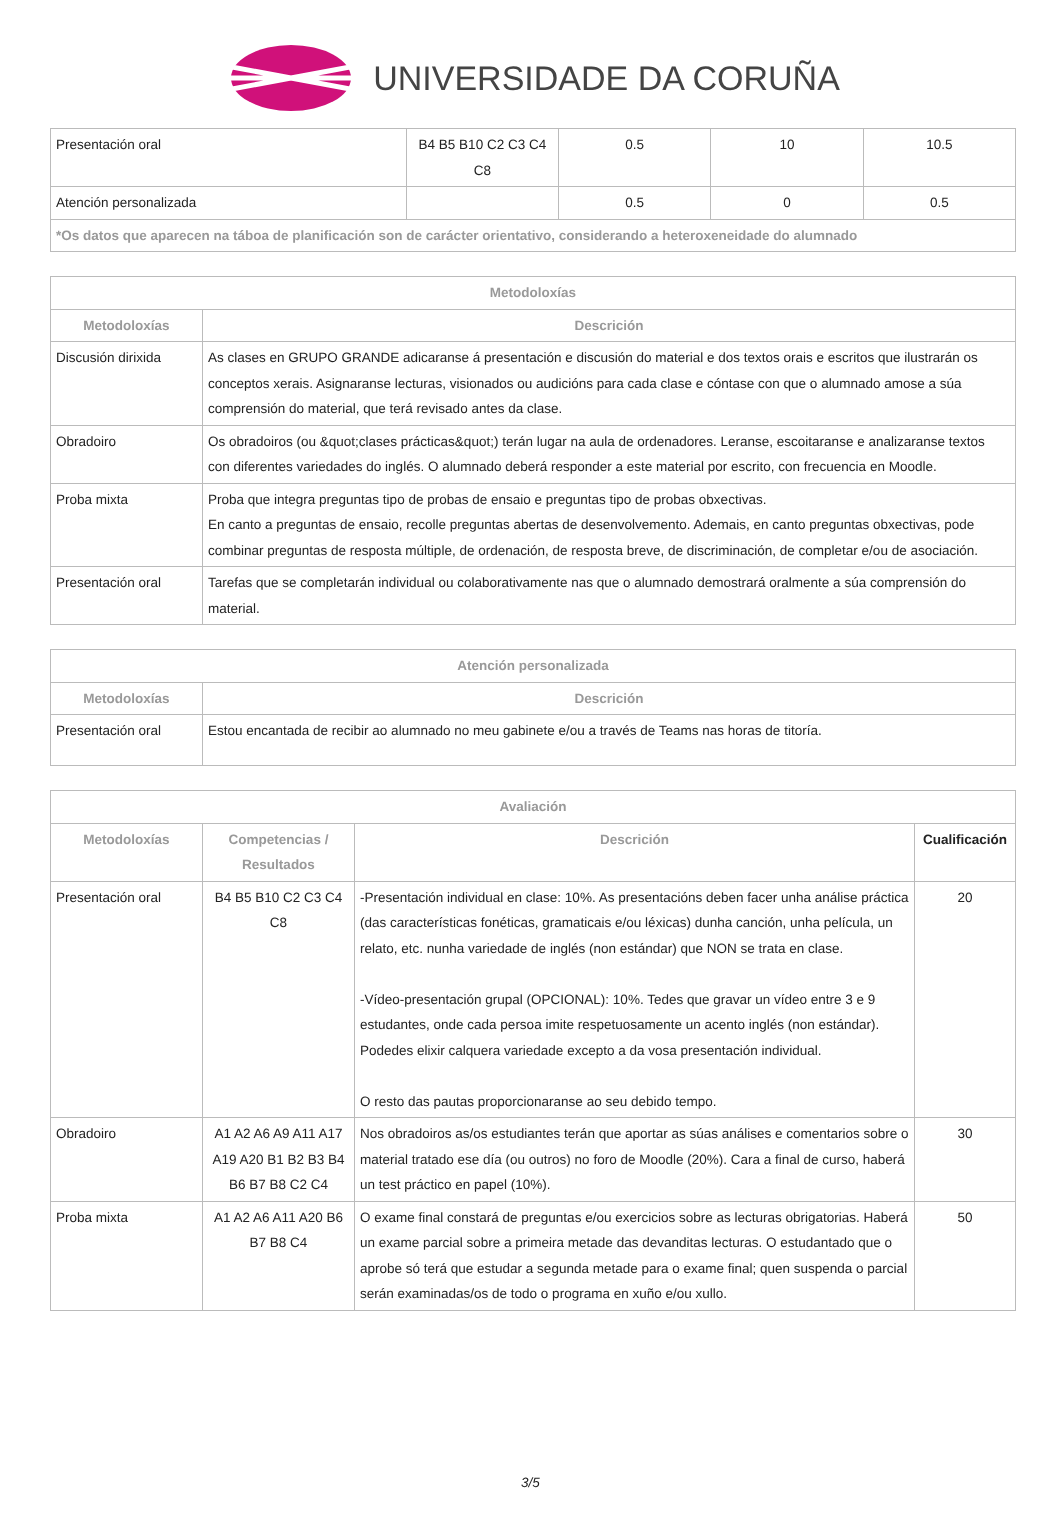UNIVERSIDADE DA CORUÑA
| Presentación oral | B4 B5 B10 C2 C3 C4 C8 | 0.5 | 10 | 10.5 |
| Atención personalizada | | 0.5 | 0 | 0.5 |
| *Os datos que aparecen na táboa de planificación son de carácter orientativo, considerando a heteroxeneidade do alumnado | | | | |
| Metodoloxías | |
| --- | --- |
| Metodoloxías | Descrición |
| Discusión dirixida | As clases en GRUPO GRANDE adicaranse á presentación e discusión do material e dos textos orais e escritos que ilustrarán os conceptos xerais. Asignaranse lecturas, visionados ou audicións para cada clase e cóntase con que o alumnado amose a súa comprensión do material, que terá revisado antes da clase. |
| Obradoiro | Os obradoiros (ou &quot;clases prácticas&quot;) terán lugar na aula de ordenadores. Leranse, escoitaranse e analizaranse textos con diferentes variedades do inglés. O alumnado deberá responder a este material por escrito, con frecuencia en Moodle. |
| Proba mixta | Proba que integra preguntas tipo de probas de ensaio e preguntas tipo de probas obxectivas. En canto a preguntas de ensaio, recolle preguntas abertas de desenvolvemento. Ademais, en canto preguntas obxectivas, pode combinar preguntas de resposta múltiple, de ordenación, de resposta breve, de discriminación, de completar e/ou de asociación. |
| Presentación oral | Tarefas que se completarán individual ou colaborativamente nas que o alumnado demostrará oralmente a súa comprensión do material. |
| Atención personalizada | |
| --- | --- |
| Metodoloxías | Descrición |
| Presentación oral | Estou encantada de recibir ao alumnado no meu gabinete e/ou a través de Teams nas horas de titoría. |
| Avaliación | | | |
| --- | --- | --- | --- |
| Metodoloxías | Competencias / Resultados | Descrición | Cualificación |
| Presentación oral | B4 B5 B10 C2 C3 C4 C8 | -Presentación individual en clase: 10%. As presentacións deben facer unha análise práctica (das características fonéticas, gramaticais e/ou léxicas) dunha canción, unha película, un relato, etc. nunha variedade de inglés (non estándar) que NON se trata en clase. -Vídeo-presentación grupal (OPCIONAL): 10%. Tedes que gravar un vídeo entre 3 e 9 estudantes, onde cada persoa imite respetuosamente un acento inglés (non estándar). Podedes elixir calquera variedade excepto a da vosa presentación individual. O resto das pautas proporcionaranse ao seu debido tempo. | 20 |
| Obradoiro | A1 A2 A6 A9 A11 A17 A19 A20 B1 B2 B3 B4 B6 B7 B8 C2 C4 | Nos obradoiros as/os estudiantes terán que aportar as súas análises e comentarios sobre o material tratado ese día (ou outros) no foro de Moodle (20%). Cara a final de curso, haberá un test práctico en papel (10%). | 30 |
| Proba mixta | A1 A2 A6 A11 A20 B6 B7 B8 C4 | O exame final constará de preguntas e/ou exercicios sobre as lecturas obrigatorias. Haberá un exame parcial sobre a primeira metade das devanditas lecturas. O estudantado que o aprobe só terá que estudar a segunda metade para o exame final; quen suspenda o parcial serán examinadas/os de todo o programa en xuño e/ou xullo. | 50 |
3/5